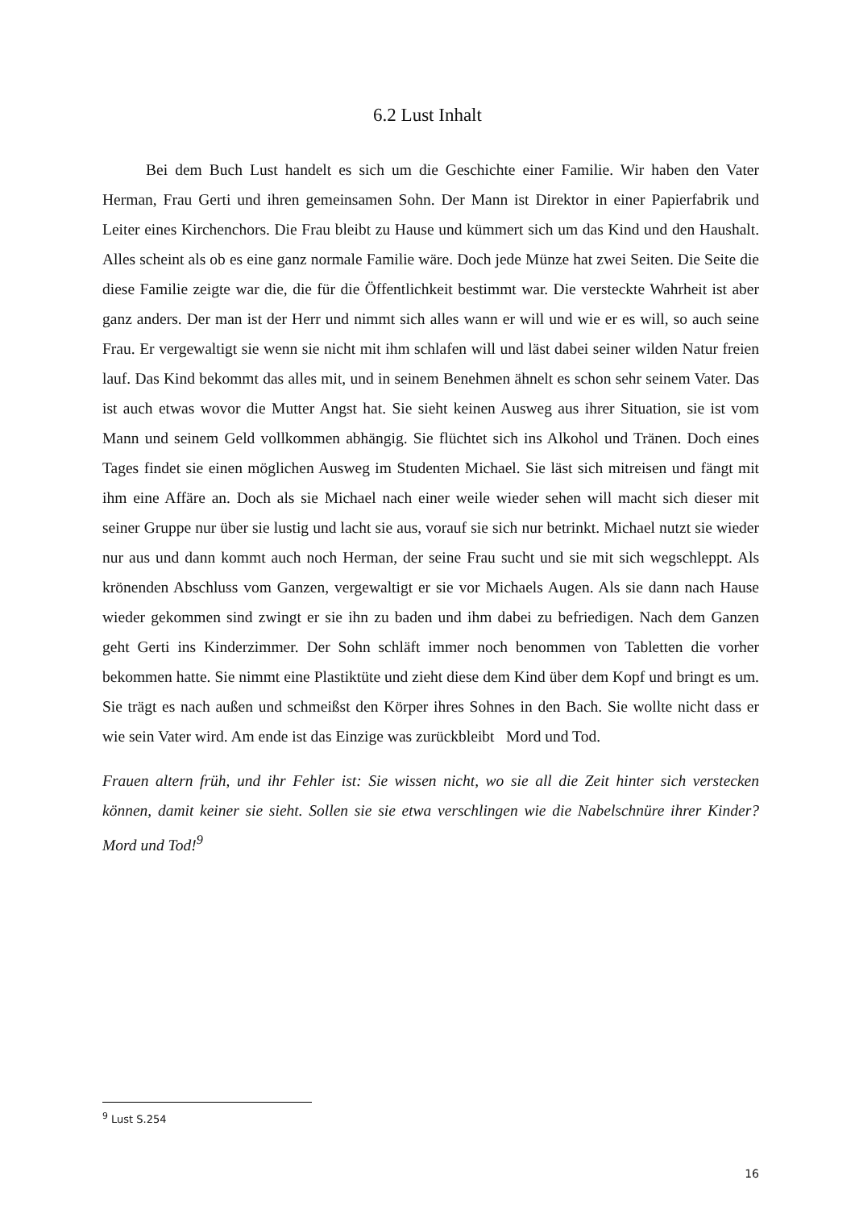6.2 Lust Inhalt
Bei dem Buch Lust handelt es sich um die Geschichte einer Familie. Wir haben den Vater Herman, Frau Gerti und ihren gemeinsamen Sohn. Der Mann ist Direktor in einer Papierfabrik und Leiter eines Kirchenchors. Die Frau bleibt zu Hause und kümmert sich um das Kind und den Haushalt. Alles scheint als ob es eine ganz normale Familie wäre. Doch jede Münze hat zwei Seiten. Die Seite die diese Familie zeigte war die, die für die Öffentlichkeit bestimmt war. Die versteckte Wahrheit ist aber ganz anders. Der man ist der Herr und nimmt sich alles wann er will und wie er es will, so auch seine Frau. Er vergewaltigt sie wenn sie nicht mit ihm schlafen will und läst dabei seiner wilden Natur freien lauf. Das Kind bekommt das alles mit, und in seinem Benehmen ähnelt es schon sehr seinem Vater. Das ist auch etwas wovor die Mutter Angst hat. Sie sieht keinen Ausweg aus ihrer Situation, sie ist vom Mann und seinem Geld vollkommen abhängig. Sie flüchtet sich ins Alkohol und Tränen. Doch eines Tages findet sie einen möglichen Ausweg im Studenten Michael. Sie läst sich mitreisen und fängt mit ihm eine Affäre an. Doch als sie Michael nach einer weile wieder sehen will macht sich dieser mit seiner Gruppe nur über sie lustig und lacht sie aus, vorauf sie sich nur betrinkt. Michael nutzt sie wieder nur aus und dann kommt auch noch Herman, der seine Frau sucht und sie mit sich wegschleppt. Als krönenden Abschluss vom Ganzen, vergewaltigt er sie vor Michaels Augen. Als sie dann nach Hause wieder gekommen sind zwingt er sie ihn zu baden und ihm dabei zu befriedigen. Nach dem Ganzen geht Gerti ins Kinderzimmer. Der Sohn schläft immer noch benommen von Tabletten die vorher bekommen hatte. Sie nimmt eine Plastiktüte und zieht diese dem Kind über dem Kopf und bringt es um. Sie trägt es nach außen und schmeißst den Körper ihres Sohnes in den Bach. Sie wollte nicht dass er wie sein Vater wird. Am ende ist das Einzige was zurückbleibt Mord und Tod.
Frauen altern früh, und ihr Fehler ist: Sie wissen nicht, wo sie all die Zeit hinter sich verstecken können, damit keiner sie sieht. Sollen sie sie etwa verschlingen wie die Nabelschnüre ihrer Kinder? Mord und Tod!<sup>9</sup>
<sup>9</sup> Lust S.254
16